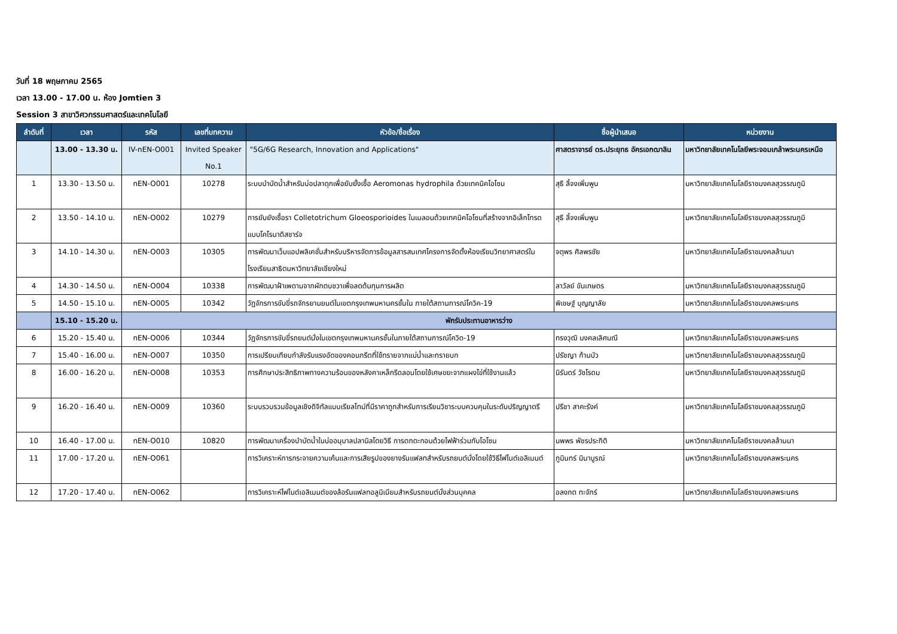วันที่ 18 พฤษภาคม 2565
เวลา 13.00 - 17.00 น. ห้อง Jomtien 3
Session 3 สาขาวิศวกรรมศาสตร์และเทคโนโลยี
| ลำดับที่ | เวลา | รหัส | เลขที่บทความ | หัวข้อ/ชื่อเรื่อง | ชื่อผู้นำเสนอ | หน่วยงาน |
| --- | --- | --- | --- | --- | --- | --- |
| | 13.00 - 13.30 น. | IV-nEN-O001 | Invited Speaker No.1 | "5G/6G Research, Innovation and Applications" | ศาสตราจารย์ ดร.ประยุทธ อัครเอกฒาลิน | มหาวิทยาลัยเทคโนโลยีพระจอมเกล้าพระนครเหนือ |
| 1 | 13.30 - 13.50 น. | nEN-O001 | 10278 | ระบบบำบัดน้ำสำหรับบ่อปลาดุกเพื่อยับยั้งเชื้อ Aeromonas hydrophila ด้วยเทคนิคโอโซน | สุธี ลี้จงเพิ่มพูน | มหาวิทยาลัยเทคโนโลยีราชมงคลสุวรรณภูมิ |
| 2 | 13.50 - 14.10 น. | nEN-O002 | 10279 | การยับยังเชื้อรา Colletotrichum Gloeosporioides ในเมลอนด้วยเทคนิคโอโซนที่สร้างจากอิเล็กโทรดแบบโคโรนาดิสชาร์จ | สุธี ลี้จงเพิ่มพูน | มหาวิทยาลัยเทคโนโลยีราชมงคลสุวรรณภูมิ |
| 3 | 14.10 - 14.30 น. | nEN-O003 | 10305 | การพัฒนาเว็บแอปพลิเคชั่นสำหรับบริหารจัดการข้อมูลสารสนเทศโครงการจัดตั้งห้องเรียนวิทยาศาสตร์ในโรงเรียนสาธิตมหาวิทยาลัยเชียงใหม่ | จตุพร ศิลพรชัย | มหาวิทยาลัยเทคโนโลยีราชมงคลล้านนา |
| 4 | 14.30 - 14.50 น. | nEN-O004 | 10338 | การพัฒนาฝ้าเพดานจากผักตบชวาเพื่อลดต้นทุนการผลิต | ลาวัลย์ ขันเกษตร | มหาวิทยาลัยเทคโนโลยีราชมงคลสุวรรณภูมิ |
| 5 | 14.50 - 15.10 น. | nEN-O005 | 10342 | วัฏจักรการขับขี่รถจักรยานยนต์ในเขตกรุงเทพมหานครชั้นใน ภายใต้สถานการณ์โควิค-19 | พิเชษฐ์ บุญญาลัย | มหาวิทยาลัยเทคโนโลยีราชมงคลพระนคร |
| | 15.10 - 15.20 น. | พักรับประทานอาหารว่าง | | | | |
| 6 | 15.20 - 15.40 น. | nEN-O006 | 10344 | วัฏจักรการขับขี่รถยนต์นั่งในเขตกรุงเทพมหานครชั้นในภายใต้สถานการณ์โควิด-19 | ทรงวุฒิ มงคลเลิศมณี | มหาวิทยาลัยเทคโนโลยีราชมงคลพระนคร |
| 7 | 15.40 - 16.00 น. | nEN-O007 | 10350 | การเปรียบเทียบกำลังรับแรงอัดของคอนกรีตที่ใช้ทรายจากแม่น้ำและทรายบก | ปรัชญา ก้านบัว | มหาวิทยาลัยเทคโนโลยีราชมงคลสุวรรณภูมิ |
| 8 | 16.00 - 16.20 น. | nEN-O008 | 10353 | การศึกษาประสิทธิภาพทางความร้อนของหลังคาเหล็กรีดลอนโดยใช้เศษขยะจากแผงไข่ที่ใช้งานแล้ว | นิรันดร์ วัชโรดม | มหาวิทยาลัยเทคโนโลยีราชมงคลสุวรรณภูมิ |
| 9 | 16.20 - 16.40 น. | nEN-O009 | 10360 | ระบบรวบรวมข้อมูลเชิงดิจิทัลแบบเรียลไทม์ที่มีราคาถูกสำหรับการเรียนวิชาระบบควบคุมในระดับปริญญาตรี | ปรีชา สาคะรังค์ | มหาวิทยาลัยเทคโนโลยีราชมงคลสุวรรณภูมิ |
| 10 | 16.40 - 17.00 น. | nEN-O010 | 10820 | การพัฒนาเครื่องบำบัดน้ำในบ่ออนุบาลปลานิลโดยวิธี การตกตะกอนด้วยไฟฟ้าร่วมกับโอโซน | นพพร พัชรประกิติ | มหาวิทยาลัยเทคโนโลยีราชมงคลล้านนา |
| 11 | 17.00 - 17.20 น. | nEN-O061 | | การวิเคราะห์การกระจายความเค้นและการเสียรูปของยางรันแฟลทสำหรับรถยนต์นั่งโดยใช้วิธีไฟไนต์เอลิเมนต์ | ภูมินทร์ มินาบูรณ์ | มหาวิทยาลัยเทคโนโลยีราชมงคลพระนคร |
| 12 | 17.20 - 17.40 น. | nEN-O062 | | การวิเคราะห์ไฟไนต์เอลิเมนต์ของล้อรันแฟลทอลูมิเนียมสำหรับรถยนต์นั่งส่วนบุคคล | อลงกต ทะจักร์ | มหาวิทยาลัยเทคโนโลยีราชมงคลพระนคร |